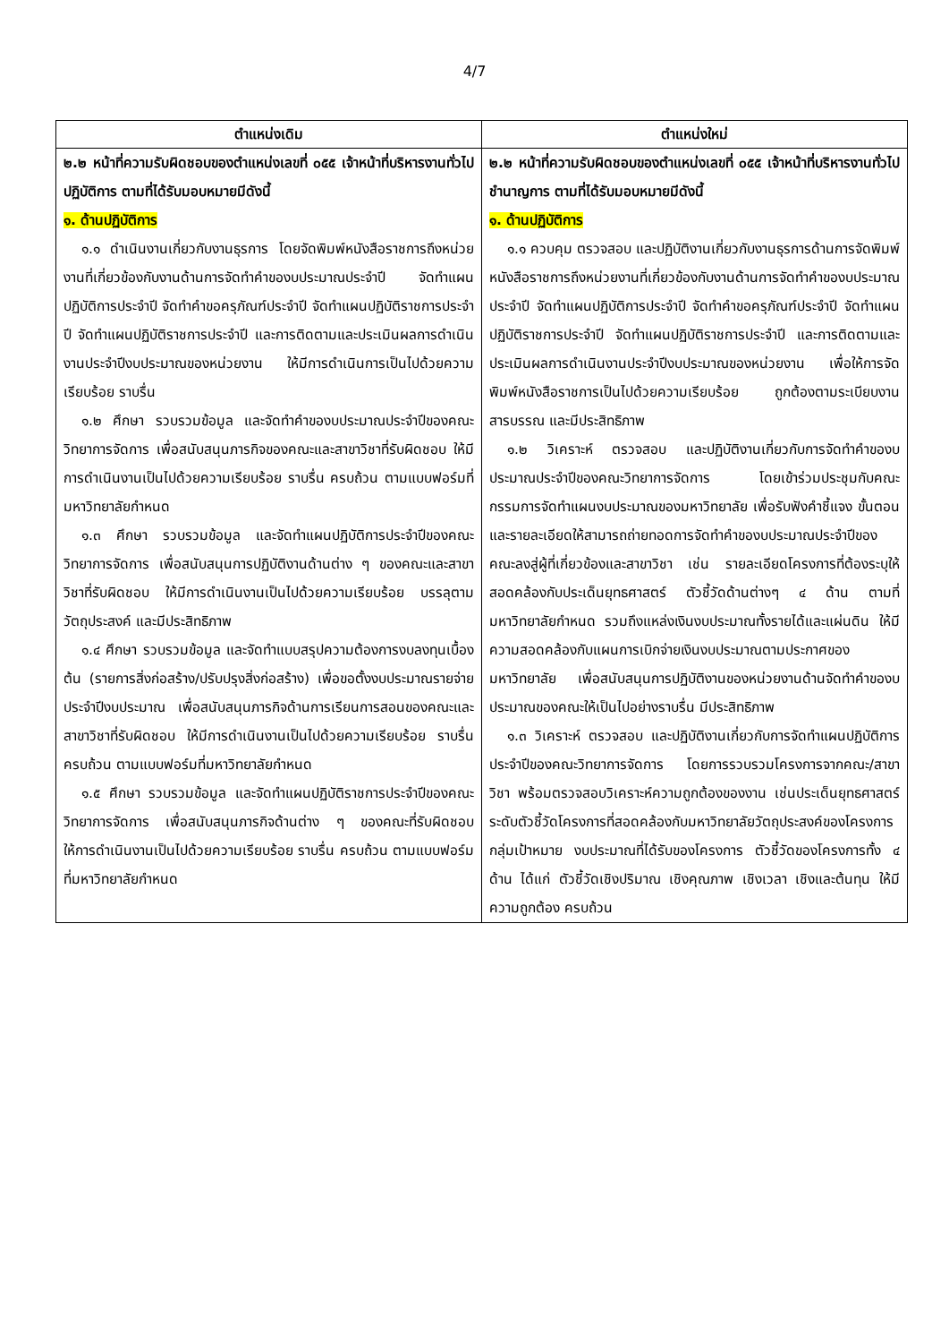4/7
| ตำแหน่งเดิม | ตำแหน่งใหม่ |
| --- | --- |
| ๒.๒ หน้าที่ความรับผิดชอบของตำแหน่งเลขที่ ๐๕๕ เจ้าหน้าที่บริหารงานทั่วไป ปฏิบัติการ ตามที่ได้รับมอบหมายมีดังนี้ ๑. ด้านปฏิบัติการ ๑.๑ ดำเนินงานเกี่ยวกับงานธุรการ โดยจัดพิมพ์หนังสือราชการถึงหน่วยงานที่เกี่ยวข้องกับงานด้านการจัดทำคำของบประมาณประจำปี จัดทำแผนปฏิบัติการประจำปี จัดทำคำขอครุภัณฑ์ประจำปี จัดทำแผนปฏิบัติราชการประจำปี จัดทำแผนปฏิบัติราชการประจำปี และการติดตามและประเมินผลการดำเนินงานประจำปีงบประมาณของหน่วยงาน ให้มีการดำเนินการเป็นไปด้วยความเรียบร้อย ราบรื่น ๑.๒ ศึกษา รวบรวมข้อมูล และจัดทำคำของบประมาณประจำปีของคณะวิทยาการจัดการ เพื่อสนับสนุนภารกิจของคณะและสาขาวิชาที่รับผิดชอบ ให้มีการดำเนินงานเป็นไปด้วยความเรียบร้อย ราบรื่น ครบถ้วน ตามแบบฟอร์มที่มหาวิทยาลัยกำหนด ๑.๓ ศึกษา รวบรวมข้อมูล และจัดทำแผนปฏิบัติการประจำปีของคณะวิทยาการจัดการ เพื่อสนับสนุนการปฏิบัติงานด้านต่าง ๆ ของคณะและสาขาวิชาที่รับผิดชอบ ให้มีการดำเนินงานเป็นไปด้วยความเรียบร้อย บรรลุตามวัตถุประสงค์ และมีประสิทธิภาพ ๑.๔ ศึกษา รวบรวมข้อมูล และจัดทำแบบสรุปความต้องการงบลงทุนเบื้องต้น (รายการสิ่งก่อสร้าง/ปรับปรุงสิ่งก่อสร้าง) เพื่อขอตั้งงบประมาณรายจ่าย ประจำปีงบประมาณ เพื่อสนับสนุนภารกิจด้านการเรียนการสอนของคณะและสาขาวิชาที่รับผิดชอบ ให้มีการดำเนินงานเป็นไปด้วยความเรียบร้อย ราบรื่น ครบถ้วน ตามแบบฟอร์มที่มหาวิทยาลัยกำหนด ๑.๕ ศึกษา รวบรวมข้อมูล และจัดทำแผนปฏิบัติราชการประจำปีของคณะวิทยาการจัดการ เพื่อสนับสนุนภารกิจด้านต่าง ๆ ของคณะที่รับผิดชอบ ให้การดำเนินงานเป็นไปด้วยความเรียบร้อย ราบรื่น ครบถ้วน ตามแบบฟอร์มที่มหาวิทยาลัยกำหนด | ๒.๒ หน้าที่ความรับผิดชอบของตำแหน่งเลขที่ ๐๕๕ เจ้าหน้าที่บริหารงานทั่วไป ชำนาญการ ตามที่ได้รับมอบหมายมีดังนี้ ๑. ด้านปฏิบัติการ ๑.๑ ควบคุม ตรวจสอบ และปฏิบัติงานเกี่ยวกับงานธุรการด้านการจัดพิมพ์หนังสือราชการถึงหน่วยงานที่เกี่ยวข้องกับงานด้านการจัดทำคำของบประมาณประจำปี จัดทำแผนปฏิบัติการประจำปี จัดทำคำขอครุภัณฑ์ประจำปี จัดทำแผนปฏิบัติราชการประจำปี จัดทำแผนปฏิบัติราชการประจำปี และการติดตามและประเมินผลการดำเนินงานประจำปีงบประมาณของหน่วยงาน เพื่อให้การจัดพิมพ์หนังสือราชการเป็นไปด้วยความเรียบร้อย ถูกต้องตามระเบียบงานสารบรรณ และมีประสิทธิภาพ ๑.๒ วิเคราะห์ ตรวจสอบ และปฏิบัติงานเกี่ยวกับการจัดทำคำของบประมาณประจำปีของคณะวิทยาการจัดการ โดยเข้าร่วมประชุมกับคณะกรรมการจัดทำแผนงบประมาณของมหาวิทยาลัย เพื่อรับฟังคำชี้แจง ขั้นตอน และรายละเอียดให้สามารถถ่ายทอดการจัดทำคำของบประมาณประจำปีของคณะลงสู่ผู้ที่เกี่ยวข้องและสาขาวิชา เช่น รายละเอียดโครงการที่ต้องระบุให้สอดคล้องกับประเด็นยุทธศาสตร์ ตัวชี้วัดด้านต่างๆ ๔ ด้าน ตามที่มหาวิทยาลัยกำหนด รวมถึงแหล่งเงินงบประมาณทั้งรายได้และแผ่นดิน ให้มีความสอดคล้องกับแผนการเบิกจ่ายเงินงบประมาณตามประกาศของมหาวิทยาลัย เพื่อสนับสนุนการปฏิบัติงานของหน่วยงานด้านจัดทำคำของบประมาณของคณะให้เป็นไปอย่างราบรื่น มีประสิทธิภาพ ๑.๓ วิเคราะห์ ตรวจสอบ และปฏิบัติงานเกี่ยวกับการจัดทำแผนปฏิบัติการประจำปีของคณะวิทยาการจัดการ โดยการรวบรวมโครงการจากคณะ/สาขาวิชา พร้อมตรวจสอบวิเคราะห์ความถูกต้องของงาน เช่นประเด็นยุทธศาสตร์ ระดับตัวชี้วัดโครงการที่สอดคล้องกับมหาวิทยาลัยวัตถุประสงค์ของโครงการ กลุ่มเป้าหมาย งบประมาณที่ได้รับของโครงการ ตัวชี้วัดของโครงการทั้ง ๔ ด้าน ได้แก่ ตัวชี้วัดเชิงปริมาณ เชิงคุณภาพ เชิงเวลา เชิงและต้นทุน ให้มีความถูกต้อง ครบถ้วน |